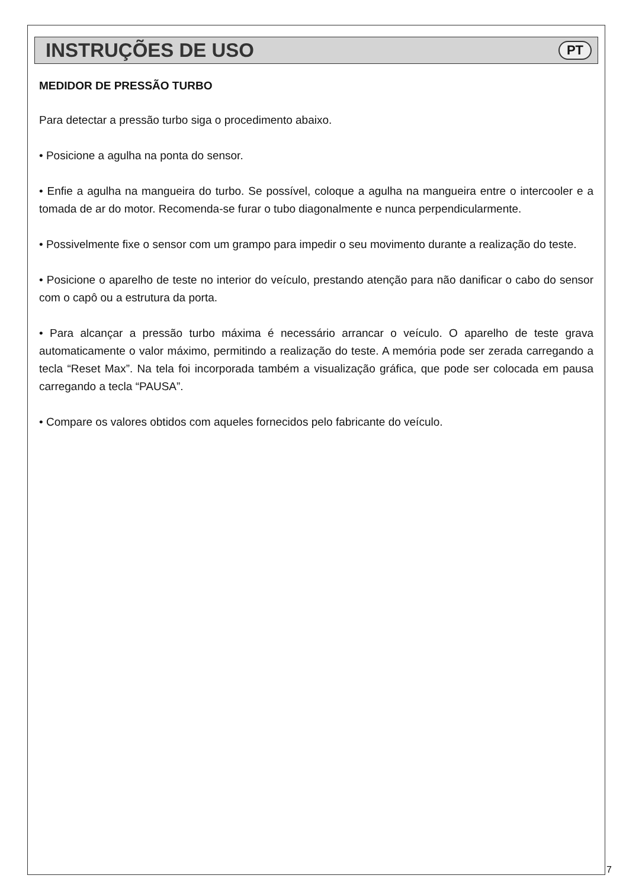INSTRUÇÕES DE USO
PT
MEDIDOR DE PRESSÃO TURBO
Para detectar a pressão turbo siga o procedimento abaixo.
• Posicione a agulha na ponta do sensor.
• Enfie a agulha na mangueira do turbo. Se possível, coloque a agulha na mangueira entre o intercooler e a tomada de ar do motor. Recomenda-se furar o tubo diagonalmente e nunca perpendicularmente.
• Possivelmente fixe o sensor com um grampo para impedir o seu movimento durante a realização do teste.
• Posicione o aparelho de teste no interior do veículo, prestando atenção para não danificar o cabo do sensor com o capô ou a estrutura da porta.
• Para alcançar a pressão turbo máxima é necessário arrancar o veículo. O aparelho de teste grava automaticamente o valor máximo, permitindo a realização do teste. A memória pode ser zerada carregando a tecla “Reset Max”. Na tela foi incorporada também a visualização gráfica, que pode ser colocada em pausa carregando a tecla “PAUSA”.
• Compare os valores obtidos com aqueles fornecidos pelo fabricante do veículo.
7